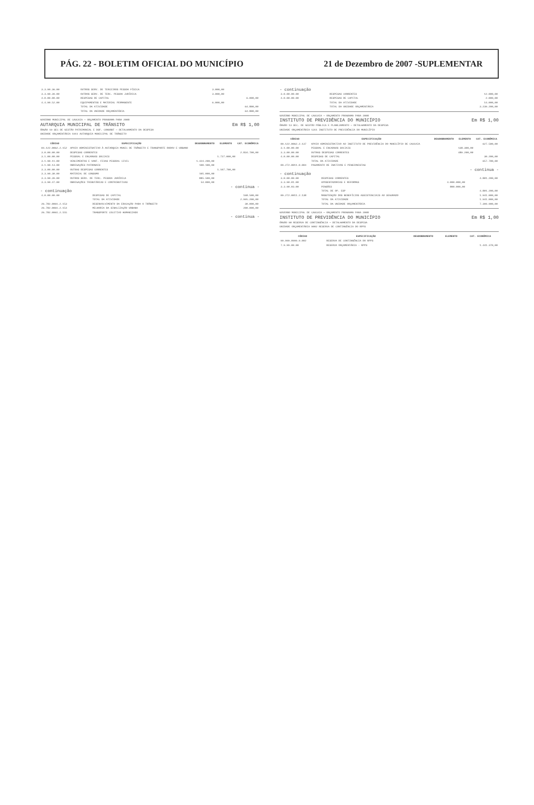PÁG. 22 - BOLETIM OFICIAL DO MUNICÍPIO 21 de Dezembro de 2007 -SUPLEMENTAR
| 3.3.90.36.00 | OUTROS SERV. DE TERCEIROS PESSOA FÍSICA | 3.000,00 | | |
| 3.3.90.39.00 | OUTROS SERV. DE TERC. PESSOA JURÍDICA | 3.000,00 | | |
| 4.0.00.00.00 | DESPESAS DE CAPITAL | | | 6.000,00 |
| 4.4.90.52.00 | EQUIPAMENTOS E MATERIAL PERMANENTE | 6.000,00 | | |
| | TOTAL DA ATIVIDADE | | | 64.800,00 |
| | TOTAL DA UNIDADE ORÇAMENTÁRIA | | | 64.800,00 |
GOVERNO MUNICIPAL DE CAUCAIA — ORÇAMENTO PROGRAMA PARA 2008
AUTARQUIA MUNICIPAL DE TRÂNSITO Em R$ 1,00
ÓRGÃO 19 SEC DE GESTÃO PATRIMONIAL E DSF. CONURBT — DETALHAMENTO DA DESPESA
UNIDADE ORÇAMENTÁRIA 1911 AUTARQUIA MUNICIPAL DE TRÂNSITO
| CÓDIGO | ESPECIFICAÇÃO | DESDOBRAMENTO | ELEMENTO | CAT. ECONÔMICA |
| --- | --- | --- | --- | --- |
| 04.122.0062.2.152 | APOIO ADMINISTRATIVO À AUTARQUIA MUNIC DE TRÂNSITO E TRANSPORTE RODOV E URBANO | | | |
| 3.0.00.00.00 | DESPESAS CORRENTES | | | 2.834.700,00 |
| 3.1.00.00.00 | PESSOAL E ENCARGOS SOCIAIS | | 1.727.000,00 | |
| 3.1.90.11.00 | VENCIMENTOS E VANT. FIXAS PESSOAL CIVIL | 1.424.200,00 | | |
| 3.1.90.13.00 | OBRIGAÇÕES PATRONAIS | 100.100,00 | | |
| 3.3.00.00.00 | OUTRAS DESPESAS CORRENTES | | 1.107.700,00 | |
| 3.3.90.30.00 | MATERIAL DE CONSUMO | 105.000,00 | | |
| 3.3.90.39.00 | OUTROS SERV. DE TERC. PESSOA JURÍDICA | 885.500,00 | | |
| 3.3.90.47.00 | OBRIGAÇÕES TRIBUTÁRIAS E CONTRIBUTIVAS | 54.000,00 | | |
- continua -
- continuação
| 4.0.00.00.00 | DESPESAS DE CAPITAL | | | 168.500,00 |
| | TOTAL DA ATIVIDADE | | | 2.995.200,00 |
| 26.782.0061.2.153 | DESENVOLVIMENTO DA EDUCAÇÃO PARA O TRÂNSITO | | | 30.000,00 |
| 26.782.0061.2.154 | MELHORIA DA SINALIZAÇÃO URBANA | | | 200.000,00 |
| 26.782.0061.2.155 | TRANSPORTE COLETIVO HUMANIZADO | | | |
- continua -
- continuação
| 3.0.00.00.00 | DESPESAS CORRENTES | | | 12.000,00 |
| 4.0.00.00.00 | DESPESAS DE CAPITAL | | | 2.000,00 |
| | TOTAL DA ATIVIDADE | | | 14.000,00 |
| | TOTAL DA UNIDADE ORÇAMENTÁRIA | | | 3.239.200,00 |
GOVERNO MUNICIPAL DE CAUCAIA — ORÇAMENTO PROGRAMA PARA 2008
INSTITUTO DE PREVIDÊNCIA DO MUNICÍPIO Em R$ 1,00
ÓRGÃO 13 SEC. DE GESTÃO PÚBLICA E PLANEJAMENTO — DETALHAMENTO DA DESPESA
UNIDADE ORÇAMENTÁRIA 1311 INSTITUTO DE PREVIDÊNCIA DO MUNICÍPIO
| CÓDIGO | ESPECIFICAÇÃO | DESDOBRAMENTO | ELEMENTO | CAT. ECONÔMICA |
| --- | --- | --- | --- | --- |
| 09.122.0062.2.137 | APOIO ADMINISTRATIVO AO INSTITUTO DE PREVIDÊNCIA DO MUNICÍPIO DE CAUCAIA | | | 627.500,00 |
| 3.1.00.00.00 | PESSOAL E ENCARGOS SOCIAIS | | 138.300,00 | |
| 3.3.00.00.00 | OUTRAS DESPESAS CORRENTES | | 489.200,00 | |
| 4.0.00.00.00 | DESPESAS DE CAPITAL | | | 30.200,00 |
| | TOTAL DA ATIVIDADE | | | 657.700,00 |
| 09.272.0011.0.004 | PAGAMENTO DE INATIVOS E PENSIONISTAS | | | |
- continua -
- continuação
| 3.0.00.00.00 | DESPESAS CORRENTES | | | 4.801.200,00 |
| 3.3.90.01.00 | APOSENTADORIAS E REFORMAS | 4.000.000,00 | | |
| 3.3.90.03.00 | PENSÕES | 800.000,00 | | |
| | TOTAL DE OP. ESP | | | 4.801.200,00 |
| 09.272.0011.2.138 | MANUTENÇÃO DOS BENEFÍCIOS ASSISTENCIAIS AO SEGURADO | | | 1.941.000,00 |
| | TOTAL DA ATIVIDADE | | | 1.941.000,00 |
| | TOTAL DA UNIDADE ORÇAMENTÁRIA | | | 7.399.900,00 |
GOVERNO MUNICIPAL DE CAUCAIA — ORÇAMENTO PROGRAMA PARA 2008
INSTITUTO DE PREVIDÊNCIA DO MUNICÍPIO Em R$ 1,00
ÓRGÃO 90 RESERVA DE CONTINGÊNCIA — DETALHAMENTO DA DESPESA
UNIDADE ORÇAMENTÁRIA 9002 RESERVA DE CONTINGÊNCIA DO RPPS
| CÓDIGO | ESPECIFICAÇÃO | DESDOBRAMENTO | ELEMENTO | CAT. ECONÔMICA |
| --- | --- | --- | --- | --- |
| 99.999.0999.9.002 | RESERVA DE CONTINGÊNCIA DO RPPS | | | |
| 7.9.99.00.00 | RESERVA ORÇAMENTÁRIA - RPPS | | | 1.441.370,00 |